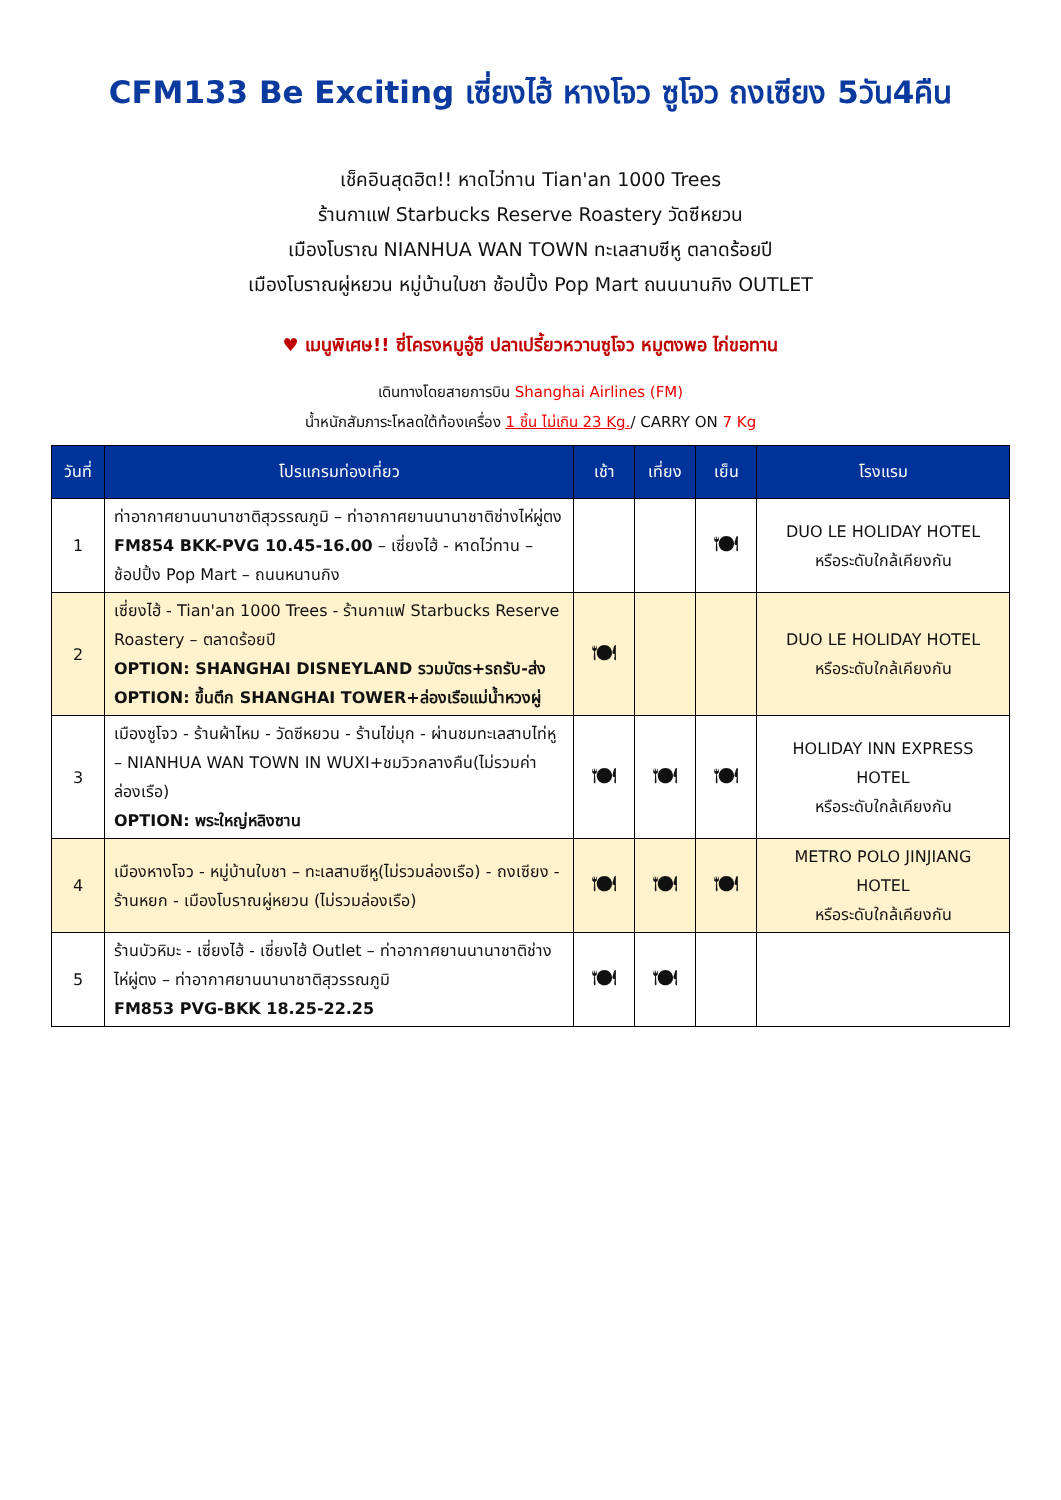CFM133 Be Exciting เซี่ยงไฮ้ หางโจว ซูโจว ถงเซียง 5วัน4คืน
เช็คอินสุดฮิต!! หาดไว่ทาน Tian'an 1000 Trees
ร้านกาแฟ Starbucks Reserve Roastery วัดซีหยวน
เมืองโบราณ NIANHUA WAN TOWN ทะเลสาบซีหู ตลาดร้อยปี
เมืองโบราณผู่หยวน หมู่บ้านใบชา ช้อปปิ้ง Pop Mart ถนนนานกิง OUTLET
♥ เมนูพิเศษ!! ซี่โครงหมูอู๋ซี ปลาเปรี้ยวหวานซูโจว หมูตงพอ ไก่ขอทาน
เดินทางโดยสายการบิน Shanghai Airlines (FM)
น้ำหนักสัมภาระโหลดใต้ท้องเครื่อง 1 ชิ้น ไม่เกิน 23 Kg./ CARRY ON 7 Kg
| วันที่ | โปรแกรมท่องเที่ยว | เช้า | เที่ยง | เย็น | โรงแรม |
| --- | --- | --- | --- | --- | --- |
| 1 | ท่าอากาศยานนานาชาติสุวรรณภูมิ – ท่าอากาศยานนานาชาติช่างไห่ผู่ตง FM854 BKK-PVG 10.45-16.00 – เซี่ยงไฮ้ - หาดไว่ทาน – ช้อปปิ้ง Pop Mart – ถนนหนานกิง | | | 🍽 | DUO LE HOLIDAY HOTEL หรือระดับใกล้เคียงกัน |
| 2 | เซี่ยงไฮ้ - Tian'an 1000 Trees - ร้านกาแฟ Starbucks Reserve Roastery – ตลาดร้อยปี OPTION: SHANGHAI DISNEYLAND รวมบัตร+รถรับ-ส่ง OPTION: ขึ้นตึก SHANGHAI TOWER+ล่องเรือแม่น้ำหวงผู่ | 🍽 | | | DUO LE HOLIDAY HOTEL หรือระดับใกล้เคียงกัน |
| 3 | เมืองซูโจว - ร้านผ้าไหม - วัดซีหยวน - ร้านไข่มุก - ผ่านชมทะเลสาบไท่หู – NIANHUA WAN TOWN IN WUXI+ชมวิวกลางคืน(ไม่รวมค่าล่องเรือ) OPTION: พระใหญ่หลิงซาน | 🍽 | 🍽 | 🍽 | HOLIDAY INN EXPRESS HOTEL หรือระดับใกล้เคียงกัน |
| 4 | เมืองหางโจว - หมู่บ้านใบชา – ทะเลสาบซีหู(ไม่รวมล่องเรือ) - ถงเซียง - ร้านหยก - เมืองโบราณผู่หยวน (ไม่รวมล่องเรือ) | 🍽 | 🍽 | 🍽 | METRO POLO JINJIANG HOTEL หรือระดับใกล้เคียงกัน |
| 5 | ร้านบัวหิมะ - เซี่ยงไฮ้ - เซี่ยงไฮ้ Outlet – ท่าอากาศยานนานาชาติช่างไห่ผู่ตง – ท่าอากาศยานนานาชาติสุวรรณภูมิ FM853 PVG-BKK 18.25-22.25 | 🍽 | 🍽 | | |